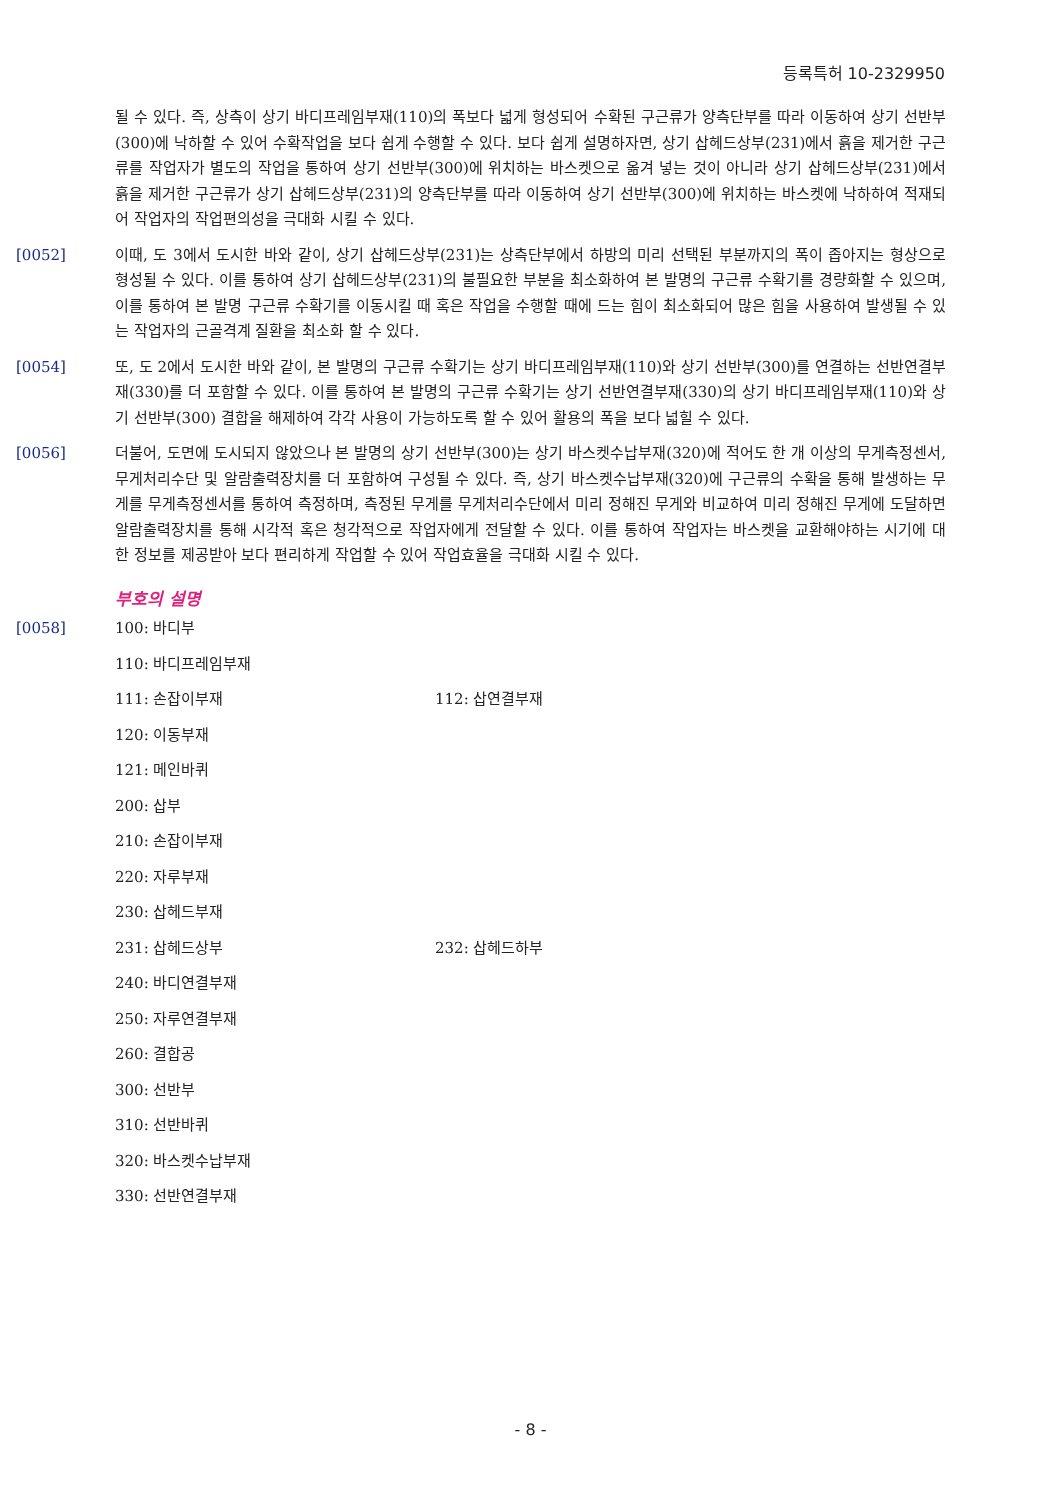등록특허 10-2329950
될 수 있다. 즉, 상측이 상기 바디프레임부재(110)의 폭보다 넓게 형성되어 수확된 구근류가 양측단부를 따라 이동하여 상기 선반부(300)에 낙하할 수 있어 수확작업을 보다 쉽게 수행할 수 있다. 보다 쉽게 설명하자면, 상기 삽헤드상부(231)에서 흙을 제거한 구근류를 작업자가 별도의 작업을 통하여 상기 선반부(300)에 위치하는 바스켓으로 옮겨 넣는 것이 아니라 상기 삽헤드상부(231)에서 흙을 제거한 구근류가 상기 삽헤드상부(231)의 양측단부를 따라 이동하여 상기 선반부(300)에 위치하는 바스켓에 낙하하여 적재되어 작업자의 작업편의성을 극대화 시킬 수 있다.
[0052] 이때, 도 3에서 도시한 바와 같이, 상기 삽헤드상부(231)는 상측단부에서 하방의 미리 선택된 부분까지의 폭이 좁아지는 형상으로 형성될 수 있다. 이를 통하여 상기 삽헤드상부(231)의 불필요한 부분을 최소화하여 본 발명의 구근류 수확기를 경량화할 수 있으며, 이를 통하여 본 발명 구근류 수확기를 이동시킬 때 혹은 작업을 수행할 때에 드는 힘이 최소화되어 많은 힘을 사용하여 발생될 수 있는 작업자의 근골격계 질환을 최소화 할 수 있다.
[0054] 또, 도 2에서 도시한 바와 같이, 본 발명의 구근류 수확기는 상기 바디프레임부재(110)와 상기 선반부(300)를 연결하는 선반연결부재(330)를 더 포함할 수 있다. 이를 통하여 본 발명의 구근류 수확기는 상기 선반연결부재(330)의 상기 바디프레임부재(110)와 상기 선반부(300) 결합을 해제하여 각각 사용이 가능하도록 할 수 있어 활용의 폭을 보다 넓힐 수 있다.
[0056] 더불어, 도면에 도시되지 않았으나 본 발명의 상기 선반부(300)는 상기 바스켓수납부재(320)에 적어도 한 개 이상의 무게측정센서, 무게처리수단 및 알람출력장치를 더 포함하여 구성될 수 있다. 즉, 상기 바스켓수납부재(320)에 구근류의 수확을 통해 발생하는 무게를 무게측정센서를 통하여 측정하며, 측정된 무게를 무게처리수단에서 미리 정해진 무게와 비교하여 미리 정해진 무게에 도달하면 알람출력장치를 통해 시각적 혹은 청각적으로 작업자에게 전달할 수 있다. 이를 통하여 작업자는 바스켓을 교환해야하는 시기에 대한 정보를 제공받아 보다 편리하게 작업할 수 있어 작업효율을 극대화 시킬 수 있다.
부호의 설명
[0058] 100: 바디부
110: 바디프레임부재
111: 손잡이부재 112: 삽연결부재
120: 이동부재
121: 메인바퀴
200: 삽부
210: 손잡이부재
220: 자루부재
230: 삽헤드부재
231: 삽헤드상부 232: 삽헤드하부
240: 바디연결부재
250: 자루연결부재
260: 결합공
300: 선반부
310: 선반바퀴
320: 바스켓수납부재
330: 선반연결부재
- 8 -